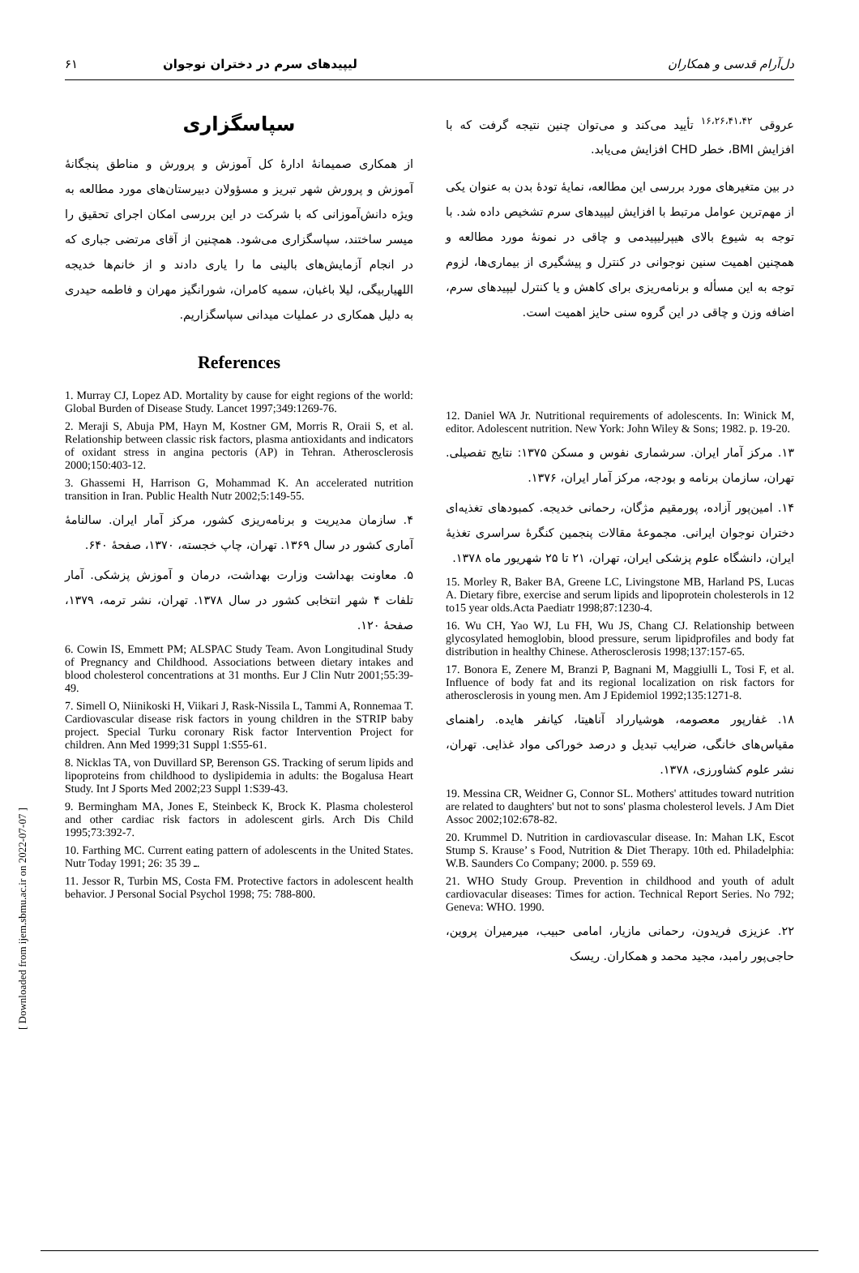دل‌آرام قدسی و همکاران لیپیدهای سرم در دختران نوجوان ۶۱
عروقی <sup>۱۶،۲۶،۴۱،۴۲</sup> تأیید می‌کند و می‌توان چنین نتیجه گرفت که با افزایش BMI، خطر CHD افزایش می‌یابد.
در بین متغیرهای مورد بررسی این مطالعه، نمایهٔ تودهٔ بدن به عنوان یکی از مهم‌ترین عوامل مرتبط با افزایش لیپیدهای سرم تشخیص داده شد. با توجه به شیوع بالای هیپرلیپیدمی و چاقی در نمونهٔ مورد مطالعه و همچنین اهمیت سنین نوجوانی در کنترل و پیشگیری از بیماری‌ها، لزوم توجه به این مسأله و برنامه‌ریزی برای کاهش و یا کنترل لیپیدهای سرم، اضافه وزن و چاقی در این گروه سنی حایز اهمیت است.
12. Daniel WA Jr. Nutritional requirements of adolescents. In: Winick M, editor. Adolescent nutrition. New York: John Wiley & Sons; 1982. p. 19-20.
۱۳. مرکز آمار ایران. سرشماری نفوس و مسکن ۱۳۷۵: نتایج تفصیلی. تهران، سازمان برنامه و بودجه، مرکز آمار ایران، ۱۳۷۶.
۱۴. امین‌پور آزاده، پورمقیم مژگان، رحمانی خدیجه. کمبودهای تغذیه‌ای دختران نوجوان ایرانی. مجموعهٔ مقالات پنجمین کنگرهٔ سراسری تغذیهٔ ایران، دانشگاه علوم پزشکی ایران، تهران، ۲۱ تا ۲۵ شهریور ماه ۱۳۷۸.
15. Morley R, Baker BA, Greene LC, Livingstone MB, Harland PS, Lucas A. Dietary fibre, exercise and serum lipids and lipoprotein cholesterols in 12 to15 year olds.Acta Paediatr 1998;87:1230-4.
16. Wu CH, Yao WJ, Lu FH, Wu JS, Chang CJ. Relationship between glycosylated hemoglobin, blood pressure, serum lipidprofiles and body fat distribution in healthy Chinese. Atherosclerosis 1998;137:157-65.
17. Bonora E, Zenere M, Branzi P, Bagnani M, Maggiulli L, Tosi F, et al. Influence of body fat and its regional localization on risk factors for atherosclerosis in young men. Am J Epidemiol 1992;135:1271-8.
۱۸. غفارپور معصومه، هوشیارراد آناهیتا، کیانفر هایده. راهنمای مقیاس‌های خانگی، ضرایب تبدیل و درصد خوراکی مواد غذایی. تهران، نشر علوم کشاورزی، ۱۳۷۸.
19. Messina CR, Weidner G, Connor SL. Mothers' attitudes toward nutrition are related to daughters' but not to sons' plasma cholesterol levels. J Am Diet Assoc 2002;102:678-82.
20. Krummel D. Nutrition in cardiovascular disease. In: Mahan LK, Escot Stump S. Krause’ s Food, Nutrition & Diet Therapy. 10th ed. Philadelphia: W.B. Saunders Co Company; 2000. p. 559 69.
21. WHO Study Group. Prevention in childhood and youth of adult cardiovacular diseases: Times for action. Technical Report Series. No 792; Geneva: WHO. 1990.
۲۲. عزیزی فریدون، رحمانی مازیار، امامی حبیب، میرمیران پروین، حاجی‌پور رامبد، مجید محمد و همکاران. ریسک
سپاسگزاری
از همکاری صمیمانهٔ ادارهٔ کل آموزش و پرورش و مناطق پنجگانهٔ آموزش و پرورش شهر تبریز و مسؤولان دبیرستان‌های مورد مطالعه به ویژه دانش‌آموزانی که با شرکت در این بررسی امکان اجرای تحقیق را میسر ساختند، سپاسگزاری می‌شود. همچنین از آقای مرتضی جباری که در انجام آزمایش‌های بالینی ما را یاری دادند و از خانم‌ها خدیجه اللهیاربیگی، لیلا باغبان، سمیه کامران، شورانگیز مهران و فاطمه حیدری به دلیل همکاری در عملیات میدانی سپاسگزاریم.
References
1. Murray CJ, Lopez AD. Mortality by cause for eight regions of the world: Global Burden of Disease Study. Lancet 1997;349:1269-76.
2. Meraji S, Abuja PM, Hayn M, Kostner GM, Morris R, Oraii S, et al. Relationship between classic risk factors, plasma antioxidants and indicators of oxidant stress in angina pectoris (AP) in Tehran. Atherosclerosis 2000;150:403-12.
3. Ghassemi H, Harrison G, Mohammad K. An accelerated nutrition transition in Iran. Public Health Nutr 2002;5:149-55.
۴. سازمان مدیریت و برنامه‌ریزی کشور، مرکز آمار ایران. سالنامهٔ آماری کشور در سال ۱۳۶۹. تهران، چاپ خجسته، ۱۳۷۰، صفحهٔ ۶۴۰.
۵. معاونت بهداشت وزارت بهداشت، درمان و آموزش پزشکی. آمار تلفات ۴ شهر انتخابی کشور در سال ۱۳۷۸. تهران، نشر ترمه، ۱۳۷۹، صفحهٔ ۱۲۰.
6. Cowin IS, Emmett PM; ALSPAC Study Team. Avon Longitudinal Study of Pregnancy and Childhood. Associations between dietary intakes and blood cholesterol concentrations at 31 months. Eur J Clin Nutr 2001;55:39-49.
7. Simell O, Niinikoski H, Viikari J, Rask-Nissila L, Tammi A, Ronnemaa T. Cardiovascular disease risk factors in young children in the STRIP baby project. Special Turku coronary Risk factor Intervention Project for children. Ann Med 1999;31 Suppl 1:S55-61.
8. Nicklas TA, von Duvillard SP, Berenson GS. Tracking of serum lipids and lipoproteins from childhood to dyslipidemia in adults: the Bogalusa Heart Study. Int J Sports Med 2002;23 Suppl 1:S39-43.
9. Bermingham MA, Jones E, Steinbeck K, Brock K. Plasma cholesterol and other cardiac risk factors in adolescent girls. Arch Dis Child 1995;73:392-7.
10. Farthing MC. Current eating pattern of adolescents in the United States. Nutr Today 1991; 26: 35 ـ 39.
11. Jessor R, Turbin MS, Costa FM. Protective factors in adolescent health behavior. J Personal Social Psychol 1998; 75: 788-800.
[ Downloaded from ijem.sbmu.ac.ir on 2022-07-07 ]